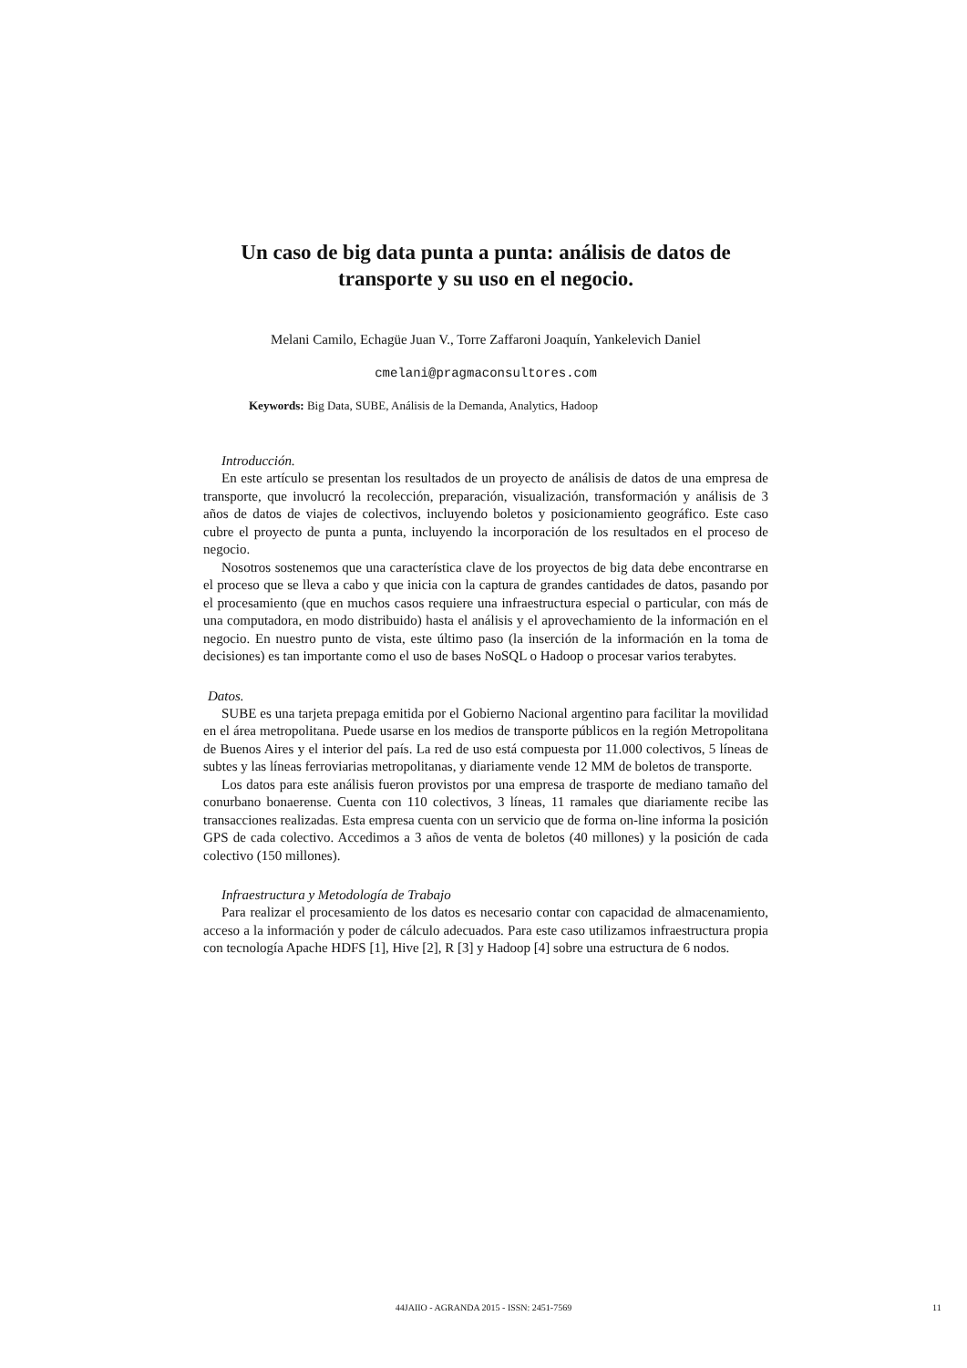Un caso de big data punta a punta: análisis de datos de transporte y su uso en el negocio.
Melani Camilo, Echagüe Juan V., Torre Zaffaroni Joaquín, Yankelevich Daniel
cmelani@pragmaconsultores.com
Keywords: Big Data, SUBE, Análisis de la Demanda, Analytics, Hadoop
Introducción.
En este artículo se presentan los resultados de un proyecto de análisis de datos de una empresa de transporte, que involucró la recolección, preparación, visualización, transformación y análisis de 3 años de datos de viajes de colectivos, incluyendo boletos y posicionamiento geográfico. Este caso cubre el proyecto de punta a punta, incluyendo la incorporación de los resultados en el proceso de negocio.
Nosotros sostenemos que una característica clave de los proyectos de big data debe encontrarse en el proceso que se lleva a cabo y que inicia con la captura de grandes cantidades de datos, pasando por el procesamiento (que en muchos casos requiere una infraestructura especial o particular, con más de una computadora, en modo distribuido) hasta el análisis y el aprovechamiento de la información en el negocio. En nuestro punto de vista, este último paso (la inserción de la información en la toma de decisiones) es tan importante como el uso de bases NoSQL o Hadoop o procesar varios terabytes.
Datos.
SUBE es una tarjeta prepaga emitida por el Gobierno Nacional argentino para facilitar la movilidad en el área metropolitana. Puede usarse en los medios de transporte públicos en la región Metropolitana de Buenos Aires y el interior del país. La red de uso está compuesta por 11.000 colectivos, 5 líneas de subtes y las líneas ferroviarias metropolitanas, y diariamente vende 12 MM de boletos de transporte.
Los datos para este análisis fueron provistos por una empresa de trasporte de mediano tamaño del conurbano bonaerense. Cuenta con 110 colectivos, 3 líneas, 11 ramales que diariamente recibe las transacciones realizadas. Esta empresa cuenta con un servicio que de forma on-line informa la posición GPS de cada colectivo. Accedimos a 3 años de venta de boletos (40 millones) y la posición de cada colectivo (150 millones).
Infraestructura y Metodología de Trabajo
Para realizar el procesamiento de los datos es necesario contar con capacidad de almacenamiento, acceso a la información y poder de cálculo adecuados. Para este caso utilizamos infraestructura propia con tecnología Apache HDFS [1], Hive [2], R [3] y Hadoop [4] sobre una estructura de 6 nodos.
44JAIIO - AGRANDA 2015 - ISSN: 2451-7569 11